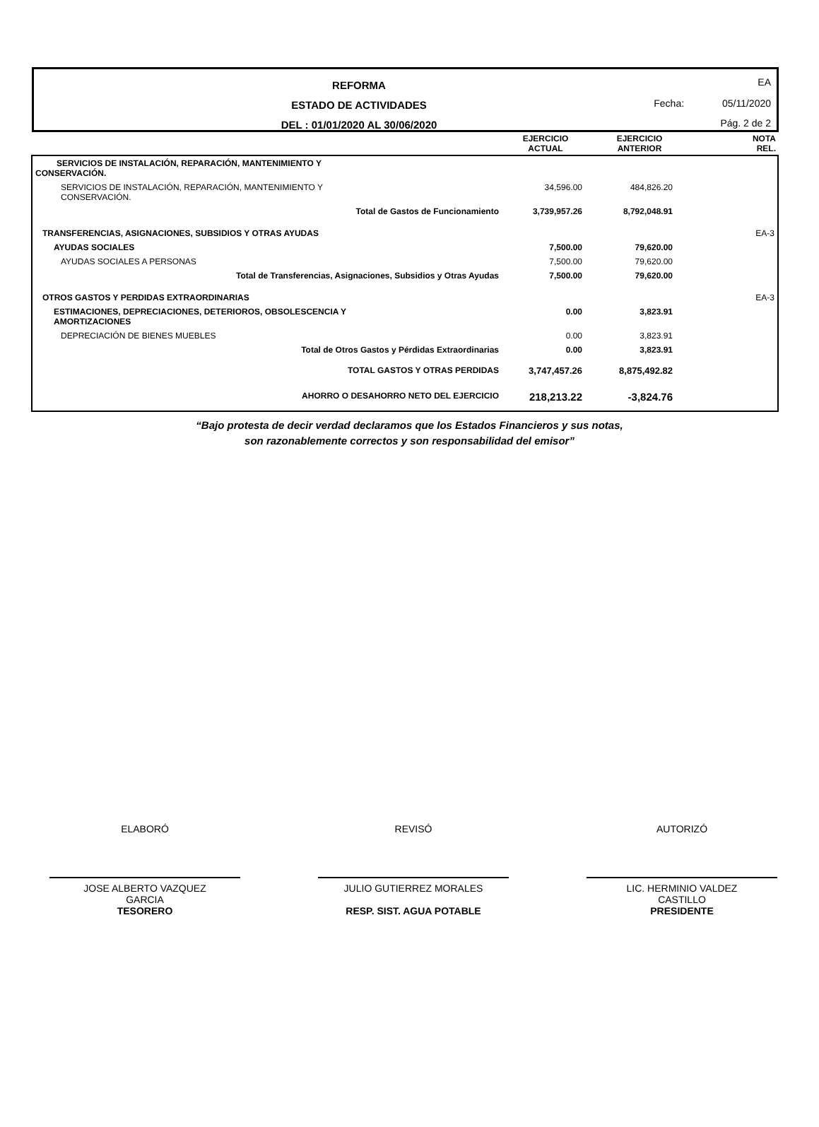REFORMA
ESTADO DE ACTIVIDADES
DEL : 01/01/2020 AL 30/06/2020
EA
Fecha: 05/11/2020
Pág. 2 de 2
| | EJERCICIO ACTUAL | EJERCICIO ANTERIOR | NOTA REL. |
| --- | --- | --- | --- |
| SERVICIOS DE INSTALACIÓN, REPARACIÓN, MANTENIMIENTO Y CONSERVACIÓN. | | | |
| SERVICIOS DE INSTALACIÓN, REPARACIÓN, MANTENIMIENTO Y CONSERVACIÓN. | 34,596.00 | 484,826.20 | |
| Total de Gastos de Funcionamiento | 3,739,957.26 | 8,792,048.91 | |
| TRANSFERENCIAS, ASIGNACIONES, SUBSIDIOS Y OTRAS AYUDAS | | | EA-3 |
| AYUDAS SOCIALES | 7,500.00 | 79,620.00 | |
| AYUDAS SOCIALES A PERSONAS | 7,500.00 | 79,620.00 | |
| Total de Transferencias, Asignaciones, Subsidios y Otras Ayudas | 7,500.00 | 79,620.00 | |
| OTROS GASTOS Y PERDIDAS EXTRAORDINARIAS | | | EA-3 |
| ESTIMACIONES, DEPRECIACIONES, DETERIOROS, OBSOLESCENCIA Y AMORTIZACIONES | 0.00 | 3,823.91 | |
| DEPRECIACIÓN DE BIENES MUEBLES | 0.00 | 3,823.91 | |
| Total de Otros Gastos y Pérdidas Extraordinarias | 0.00 | 3,823.91 | |
| TOTAL GASTOS Y OTRAS PERDIDAS | 3,747,457.26 | 8,875,492.82 | |
| AHORRO O DESAHORRO NETO DEL EJERCICIO | 218,213.22 | -3,824.76 | |
“Bajo protesta de decir verdad declaramos que los Estados Financieros y sus notas,
son razonablemente correctos y son responsabilidad del emisor”
ELABORÓ
JOSE ALBERTO VAZQUEZ
GARCIA
TESORERO
REVISÓ
JULIO GUTIERREZ MORALES
RESP. SIST. AGUA POTABLE
AUTORIZÓ
LIC. HERMINIO VALDEZ
CASTILLO
PRESIDENTE